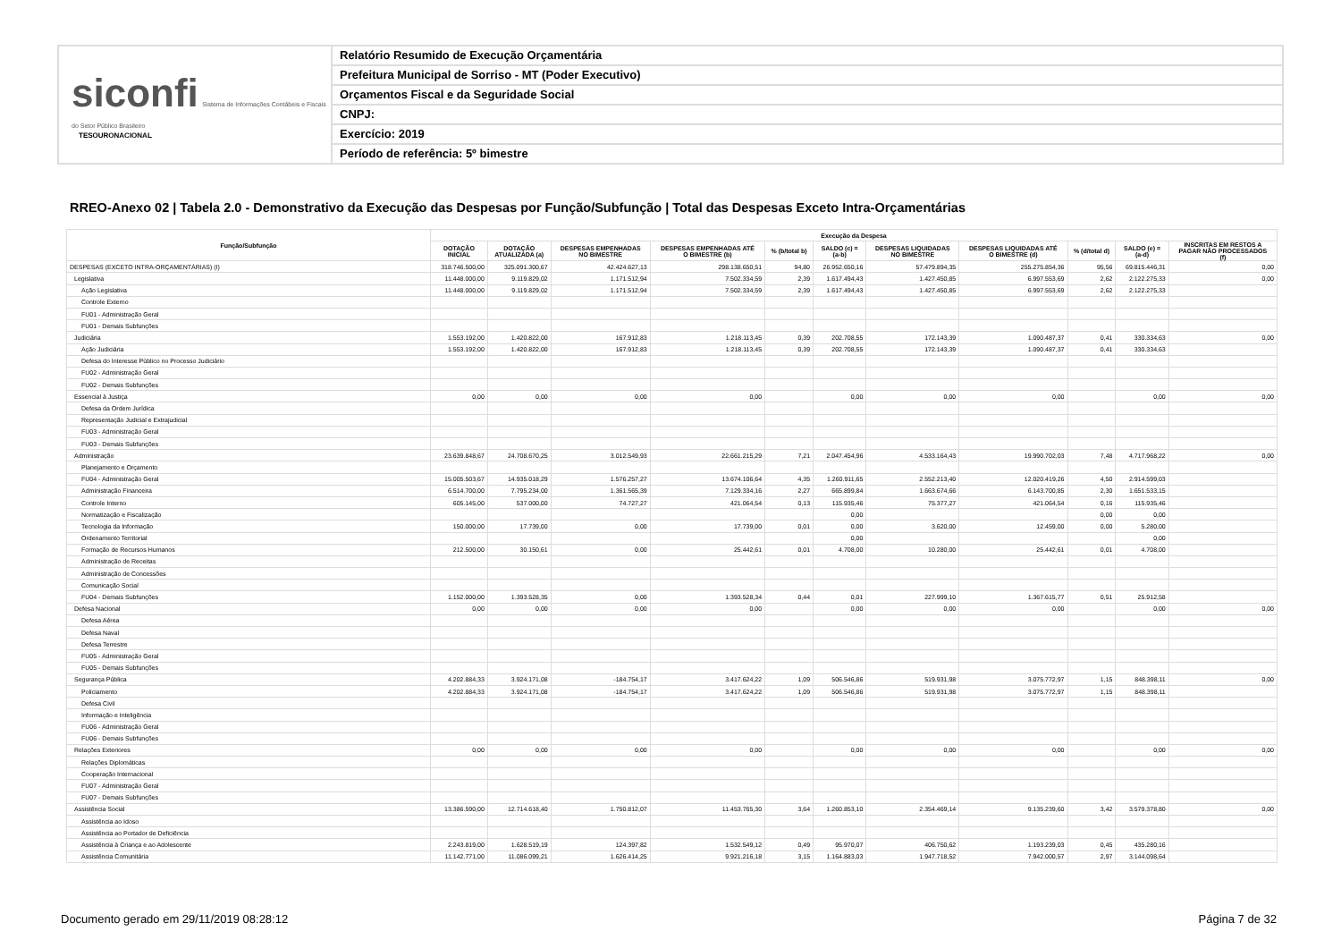siconfi Sistema de Informações Contábeis e Fiscais do Setor Público Brasileiro
TESOURONACIONAL
Relatório Resumido de Execução Orçamentária
Prefeitura Municipal de Sorriso - MT (Poder Executivo)
Orçamentos Fiscal e da Seguridade Social
CNPJ:
Exercício: 2019
Período de referência: 5º bimestre
RREO-Anexo 02 | Tabela 2.0 - Demonstrativo da Execução das Despesas por Função/Subfunção | Total das Despesas Exceto Intra-Orçamentárias
| Função/Subfunção | Execução da Despesa | | | | | | | | | | |
| --- | --- | --- | --- | --- | --- | --- | --- | --- | --- | --- | --- |
| | DOTAÇÃO INICIAL | DOTAÇÃO ATUALIZADA (a) | DESPESAS EMPENHADAS NO BIMESTRE | DESPESAS EMPENHADAS ATÉ O BIMESTRE (b) | % (b/total b) | SALDO (c) = (a-b) | DESPESAS LIQUIDADAS NO BIMESTRE | DESPESAS LIQUIDADAS ATÉ O BIMESTRE (d) | % (d/total d) | SALDO (e) = (a-d) | INSCRITAS EM RESTOS A PAGAR NÃO PROCESSADOS (f) |
| DESPESAS (EXCETO INTRA-ORÇAMENTÁRIAS) (I) | 318.746.500,00 | 325.091.300,67 | 42.424.627,13 | 298.138.650,51 | 94,80 | 26.952.650,16 | 57.479.894,35 | 255.275.854,36 | 95,56 | 69.815.446,31 | 0,00 |
| Legislativa | 11.448.000,00 | 9.119.829,02 | 1.171.512,94 | 7.502.334,59 | 2,39 | 1.617.494,43 | 1.427.450,85 | 6.997.553,69 | 2,62 | 2.122.275,33 | 0,00 |
| Ação Legislativa | 11.448.000,00 | 9.119.829,02 | 1.171.512,94 | 7.502.334,59 | 2,39 | 1.617.494,43 | 1.427.450,85 | 6.997.553,69 | 2,62 | 2.122.275,33 | |
| Controle Externo | | | | | | | | | | | |
| FU01 - Administração Geral | | | | | | | | | | | |
| FU01 - Demais Subfunções | | | | | | | | | | | |
| Judiciária | 1.553.192,00 | 1.420.822,00 | 167.912,83 | 1.218.113,45 | 0,39 | 202.708,55 | 172.143,39 | 1.090.487,37 | 0,41 | 330.334,63 | 0,00 |
| Ação Judiciária | 1.553.192,00 | 1.420.822,00 | 167.912,83 | 1.218.113,45 | 0,39 | 202.708,55 | 172.143,39 | 1.090.487,37 | 0,41 | 330.334,63 | |
| Defesa do Interesse Público no Processo Judiciário | | | | | | | | | | | |
| FU02 - Administração Geral | | | | | | | | | | | |
| FU02 - Demais Subfunções | | | | | | | | | | | |
| Essencial à Justiça | 0,00 | 0,00 | 0,00 | 0,00 | | 0,00 | 0,00 | 0,00 | | 0,00 | 0,00 |
| Defesa da Ordem Jurídica | | | | | | | | | | | |
| Representação Judicial e Extrajudicial | | | | | | | | | | | |
| FU03 - Administração Geral | | | | | | | | | | | |
| FU03 - Demais Subfunções | | | | | | | | | | | |
| Administração | 23.639.848,67 | 24.708.670,25 | 3.012.549,93 | 22.661.215,29 | 7,21 | 2.047.454,96 | 4.533.164,43 | 19.990.702,03 | 7,48 | 4.717.968,22 | 0,00 |
| Planejamento e Orçamento | | | | | | | | | | | |
| FU04 - Administração Geral | 15.005.503,67 | 14.935.018,29 | 1.576.257,27 | 13.674.106,64 | 4,35 | 1.260.911,65 | 2.552.213,40 | 12.020.419,26 | 4,50 | 2.914.599,03 | |
| Administração Financeira | 6.514.700,00 | 7.795.234,00 | 1.361.565,39 | 7.129.334,16 | 2,27 | 665.899,84 | 1.663.674,66 | 6.143.700,85 | 2,30 | 1.651.533,15 | |
| Controle Interno | 605.145,00 | 537.000,00 | 74.727,27 | 421.064,54 | 0,13 | 115.935,46 | 75.377,27 | 421.064,54 | 0,16 | 115.935,46 | |
| Normatização e Fiscalização | | | | | | 0,00 | | | 0,00 | 0,00 | |
| Tecnologia da Informação | 150.000,00 | 17.739,00 | 0,00 | 17.739,00 | 0,01 | 0,00 | 3.620,00 | 12.459,00 | 0,00 | 5.280,00 | |
| Ordenamento Territorial | | | | | | 0,00 | | | | 0,00 | |
| Formação de Recursos Humanos | 212.500,00 | 30.150,61 | 0,00 | 25.442,61 | 0,01 | 4.708,00 | 10.280,00 | 25.442,61 | 0,01 | 4.708,00 | |
| Administração de Receitas | | | | | | | | | | | |
| Administração de Concessões | | | | | | | | | | | |
| Comunicação Social | | | | | | | | | | | |
| FU04 - Demais Subfunções | 1.152.000,00 | 1.393.528,35 | 0,00 | 1.393.528,34 | 0,44 | 0,01 | 227.999,10 | 1.367.615,77 | 0,51 | 25.912,58 | |
| Defesa Nacional | 0,00 | 0,00 | 0,00 | 0,00 | | 0,00 | 0,00 | 0,00 | | 0,00 | 0,00 |
| Defesa Aérea | | | | | | | | | | | |
| Defesa Naval | | | | | | | | | | | |
| Defesa Terrestre | | | | | | | | | | | |
| FU05 - Administração Geral | | | | | | | | | | | |
| FU05 - Demais Subfunções | | | | | | | | | | | |
| Segurança Pública | 4.202.884,33 | 3.924.171,08 | -184.754,17 | 3.417.624,22 | 1,09 | 506.546,86 | 519.931,98 | 3.075.772,97 | 1,15 | 848.398,11 | 0,00 |
| Policiamento | 4.202.884,33 | 3.924.171,08 | -184.754,17 | 3.417.624,22 | 1,09 | 506.546,86 | 519.931,98 | 3.075.772,97 | 1,15 | 848.398,11 | |
| Defesa Civil | | | | | | | | | | | |
| Informação e Inteligência | | | | | | | | | | | |
| FU06 - Administração Geral | | | | | | | | | | | |
| FU06 - Demais Subfunções | | | | | | | | | | | |
| Relações Exteriores | 0,00 | 0,00 | 0,00 | 0,00 | | 0,00 | 0,00 | 0,00 | | 0,00 | 0,00 |
| Relações Diplomáticas | | | | | | | | | | | |
| Cooperação Internacional | | | | | | | | | | | |
| FU07 - Administração Geral | | | | | | | | | | | |
| FU07 - Demais Subfunções | | | | | | | | | | | |
| Assistência Social | 13.386.590,00 | 12.714.618,40 | 1.750.812,07 | 11.453.765,30 | 3,64 | 1.260.853,10 | 2.354.469,14 | 9.135.239,60 | 3,42 | 3.579.378,80 | 0,00 |
| Assistência ao Idoso | | | | | | | | | | | |
| Assistência ao Portador de Deficiência | | | | | | | | | | | |
| Assistência à Criança e ao Adolescente | 2.243.819,00 | 1.628.519,19 | 124.397,82 | 1.532.549,12 | 0,49 | 95.970,07 | 406.750,62 | 1.193.239,03 | 0,45 | 435.280,16 | |
| Assistência Comunitária | 11.142.771,00 | 11.086.099,21 | 1.626.414,25 | 9.921.216,18 | 3,15 | 1.164.883,03 | 1.947.718,52 | 7.942.000,57 | 2,97 | 3.144.098,64 | |
Documento gerado em 29/11/2019 08:28:12
Página 7 de 32